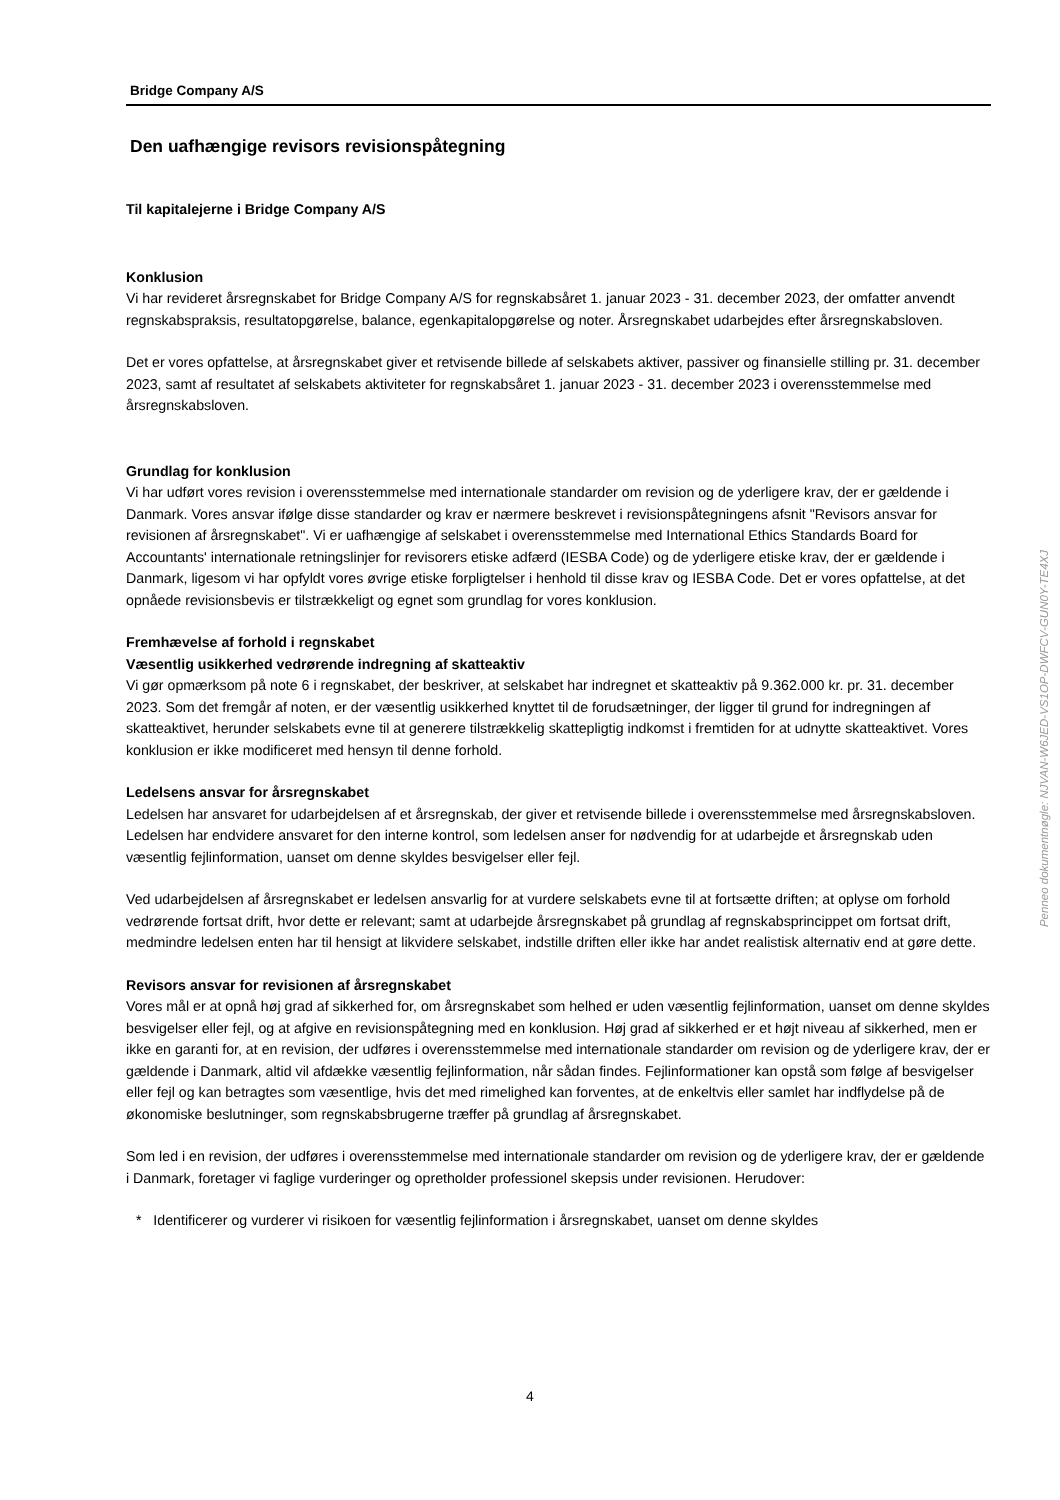Bridge Company A/S
Den uafhængige revisors revisionspåtegning
Til kapitalejerne i Bridge Company A/S
Konklusion
Vi har revideret årsregnskabet for Bridge Company A/S for regnskabsåret 1. januar 2023 - 31. december 2023, der omfatter anvendt regnskabspraksis, resultatopgørelse, balance, egenkapitalopgørelse og noter. Årsregnskabet udarbejdes efter årsregnskabsloven.
Det er vores opfattelse, at årsregnskabet giver et retvisende billede af selskabets aktiver, passiver og finansielle stilling pr. 31. december 2023, samt af resultatet af selskabets aktiviteter for regnskabsåret 1. januar 2023 - 31. december 2023 i overensstemmelse med årsregnskabsloven.
Grundlag for konklusion
Vi har udført vores revision i overensstemmelse med internationale standarder om revision og de yderligere krav, der er gældende i Danmark. Vores ansvar ifølge disse standarder og krav er nærmere beskrevet i revisionspåtegningens afsnit "Revisors ansvar for revisionen af årsregnskabet". Vi er uafhængige af selskabet i overensstemmelse med International Ethics Standards Board for Accountants' internationale retningslinjer for revisorers etiske adfærd (IESBA Code) og de yderligere etiske krav, der er gældende i Danmark, ligesom vi har opfyldt vores øvrige etiske forpligtelser i henhold til disse krav og IESBA Code. Det er vores opfattelse, at det opnåede revisionsbevis er tilstrækkeligt og egnet som grundlag for vores konklusion.
Fremhævelse af forhold i regnskabet
Væsentlig usikkerhed vedrørende indregning af skatteaktiv
Vi gør opmærksom på note 6 i regnskabet, der beskriver, at selskabet har indregnet et skatteaktiv på 9.362.000 kr. pr. 31. december 2023. Som det fremgår af noten, er der væsentlig usikkerhed knyttet til de forudsætninger, der ligger til grund for indregningen af skatteaktivet, herunder selskabets evne til at generere tilstrækkelig skattepligtig indkomst i fremtiden for at udnytte skatteaktivet. Vores konklusion er ikke modificeret med hensyn til denne forhold.
Ledelsens ansvar for årsregnskabet
Ledelsen har ansvaret for udarbejdelsen af et årsregnskab, der giver et retvisende billede i overensstemmelse med årsregnskabsloven. Ledelsen har endvidere ansvaret for den interne kontrol, som ledelsen anser for nødvendig for at udarbejde et årsregnskab uden væsentlig fejlinformation, uanset om denne skyldes besvigelser eller fejl.
Ved udarbejdelsen af årsregnskabet er ledelsen ansvarlig for at vurdere selskabets evne til at fortsætte driften; at oplyse om forhold vedrørende fortsat drift, hvor dette er relevant; samt at udarbejde årsregnskabet på grundlag af regnskabsprincippet om fortsat drift, medmindre ledelsen enten har til hensigt at likvidere selskabet, indstille driften eller ikke har andet realistisk alternativ end at gøre dette.
Revisors ansvar for revisionen af årsregnskabet
Vores mål er at opnå høj grad af sikkerhed for, om årsregnskabet som helhed er uden væsentlig fejlinformation, uanset om denne skyldes besvigelser eller fejl, og at afgive en revisionspåtegning med en konklusion. Høj grad af sikkerhed er et højt niveau af sikkerhed, men er ikke en garanti for, at en revision, der udføres i overensstemmelse med internationale standarder om revision og de yderligere krav, der er gældende i Danmark, altid vil afdække væsentlig fejlinformation, når sådan findes. Fejlinformationer kan opstå som følge af besvigelser eller fejl og kan betragtes som væsentlige, hvis det med rimelighed kan forventes, at de enkeltvis eller samlet har indflydelse på de økonomiske beslutninger, som regnskabsbrugerne træffer på grundlag af årsregnskabet.
Som led i en revision, der udføres i overensstemmelse med internationale standarder om revision og de yderligere krav, der er gældende i Danmark, foretager vi faglige vurderinger og opretholder professionel skepsis under revisionen. Herudover:
* Identificerer og vurderer vi risikoen for væsentlig fejlinformation i årsregnskabet, uanset om denne skyldes
4
Penneo dokumentnøgle: NJVAN-W6JED-VS1OP-DWFCV-GUN0Y-TE4XJ